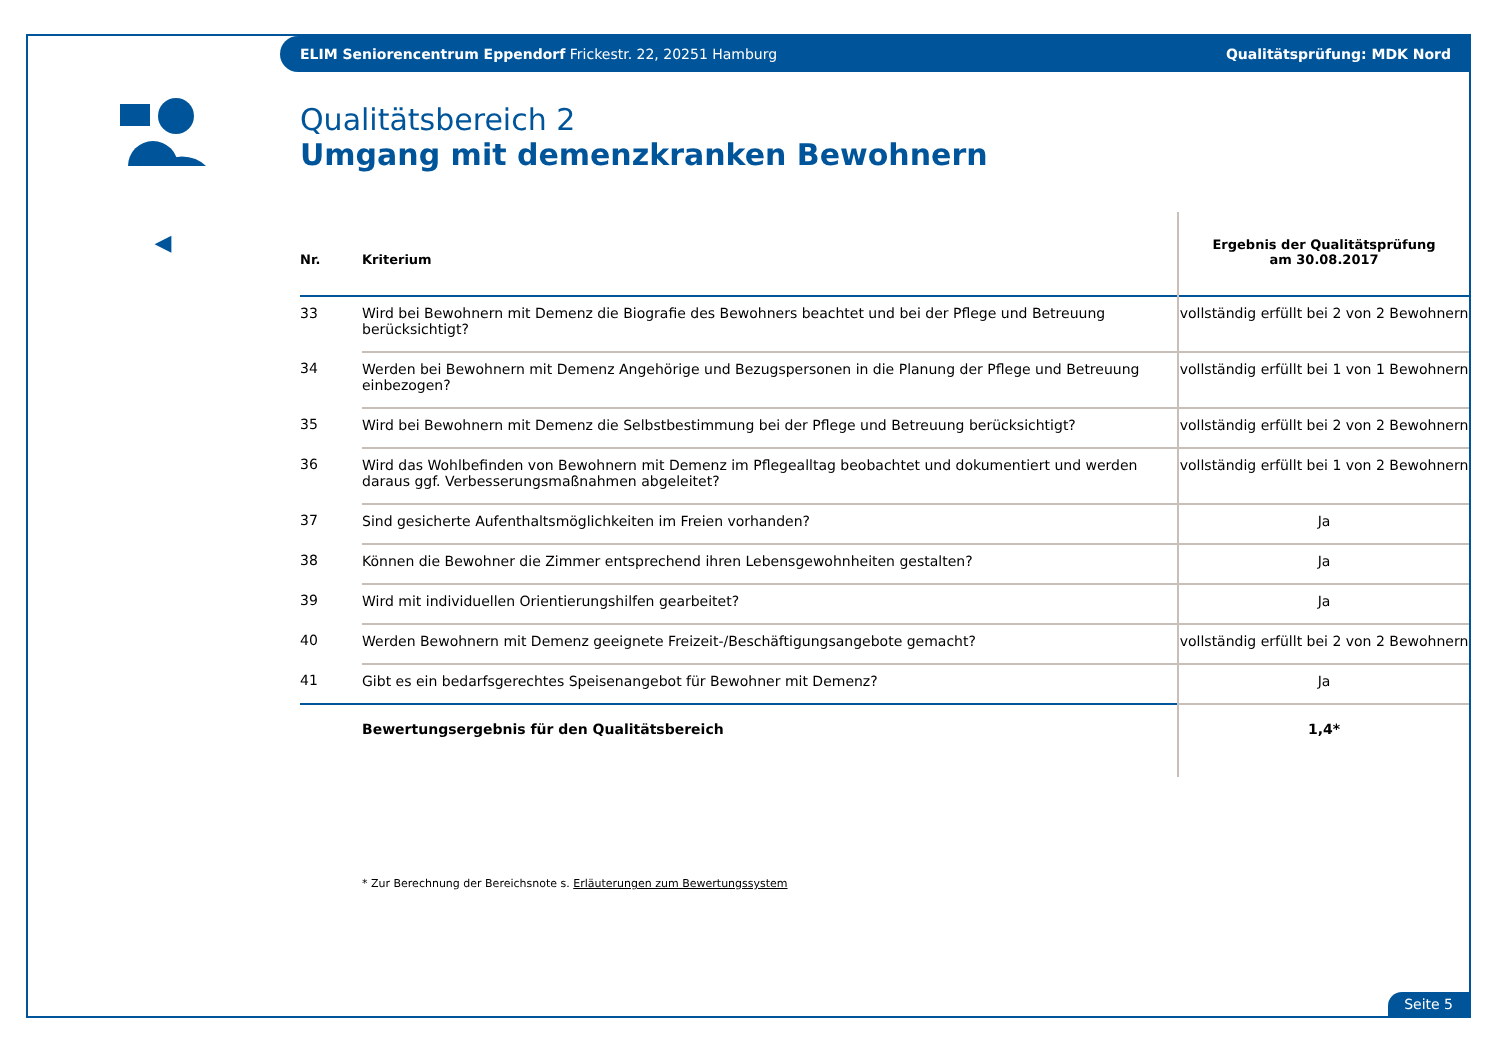ELIM Seniorencentrum Eppendorf Frickestr. 22, 20251 Hamburg Qualitätsprüfung: MDK Nord
◀
Qualitätsbereich 2
Umgang mit demenzkranken Bewohnern
| Nr. | Kriterium | Ergebnis der Qualitätsprüfung am 30.08.2017 |
| --- | --- | --- |
| 33 | Wird bei Bewohnern mit Demenz die Biografie des Bewohners beachtet und bei der Pflege und Betreuung berücksichtigt? | vollständig erfüllt bei 2 von 2 Bewohnern |
| 34 | Werden bei Bewohnern mit Demenz Angehörige und Bezugspersonen in die Planung der Pflege und Betreuung einbezogen? | vollständig erfüllt bei 1 von 1 Bewohnern |
| 35 | Wird bei Bewohnern mit Demenz die Selbstbestimmung bei der Pflege und Betreuung berücksichtigt? | vollständig erfüllt bei 2 von 2 Bewohnern |
| 36 | Wird das Wohlbefinden von Bewohnern mit Demenz im Pflegealltag beobachtet und dokumentiert und werden daraus ggf. Verbesserungsmaßnahmen abgeleitet? | vollständig erfüllt bei 1 von 2 Bewohnern |
| 37 | Sind gesicherte Aufenthaltsmöglichkeiten im Freien vorhanden? | Ja |
| 38 | Können die Bewohner die Zimmer entsprechend ihren Lebensgewohnheiten gestalten? | Ja |
| 39 | Wird mit individuellen Orientierungshilfen gearbeitet? | Ja |
| 40 | Werden Bewohnern mit Demenz geeignete Freizeit-/Beschäftigungsangebote gemacht? | vollständig erfüllt bei 2 von 2 Bewohnern |
| 41 | Gibt es ein bedarfsgerechtes Speisenangebot für Bewohner mit Demenz? | Ja |
| | Bewertungsergebnis für den Qualitätsbereich | 1,4* |
* Zur Berechnung der Bereichsnote s. Erläuterungen zum Bewertungssystem
Seite 5